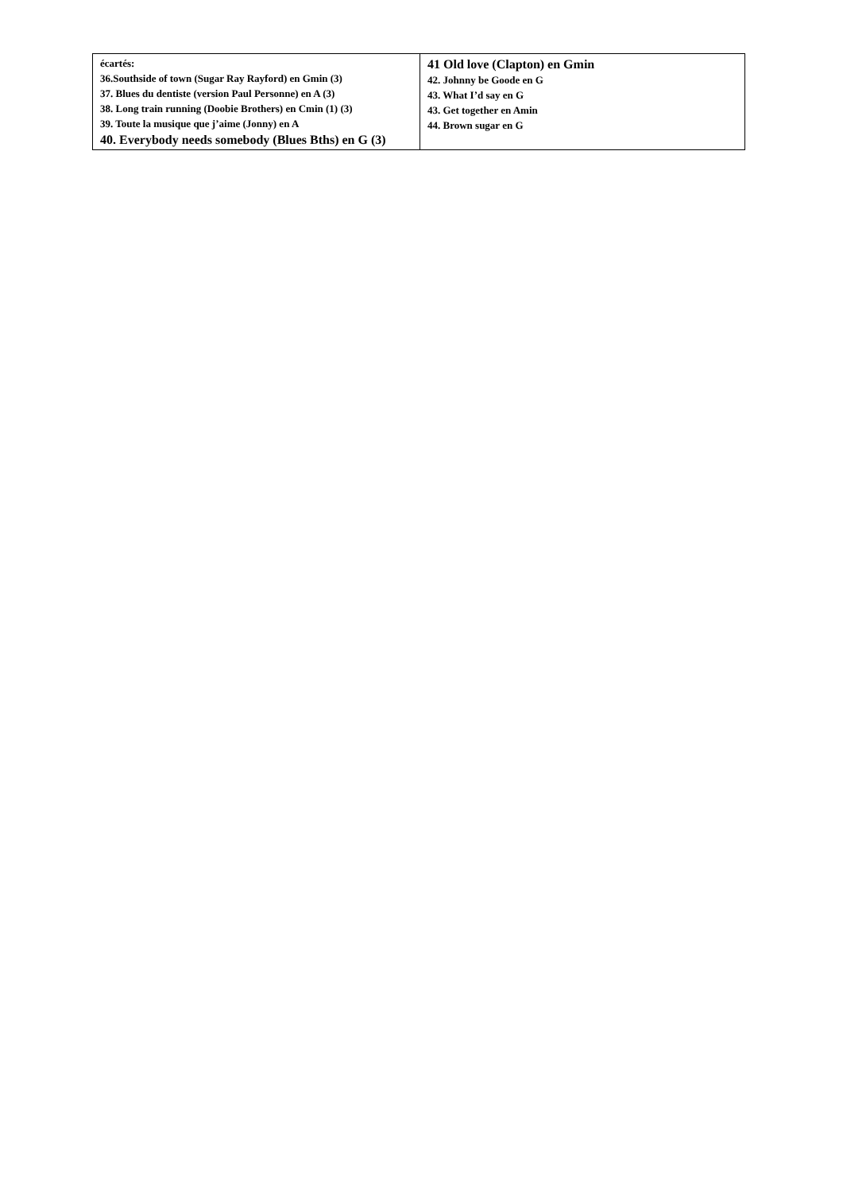| écartés: 36.Southside of town (Sugar Ray Rayford) en Gmin (3) 37. Blues du dentiste (version Paul Personne) en A (3) 38. Long train running (Doobie Brothers) en Cmin (1) (3) 39. Toute la musique que j’aime (Jonny) en A 40. Everybody needs somebody (Blues Bths) en G (3) | 41 Old love (Clapton) en Gmin 42. Johnny be Goode en G 43. What I’d say en G 43. Get together en Amin 44. Brown sugar en G |